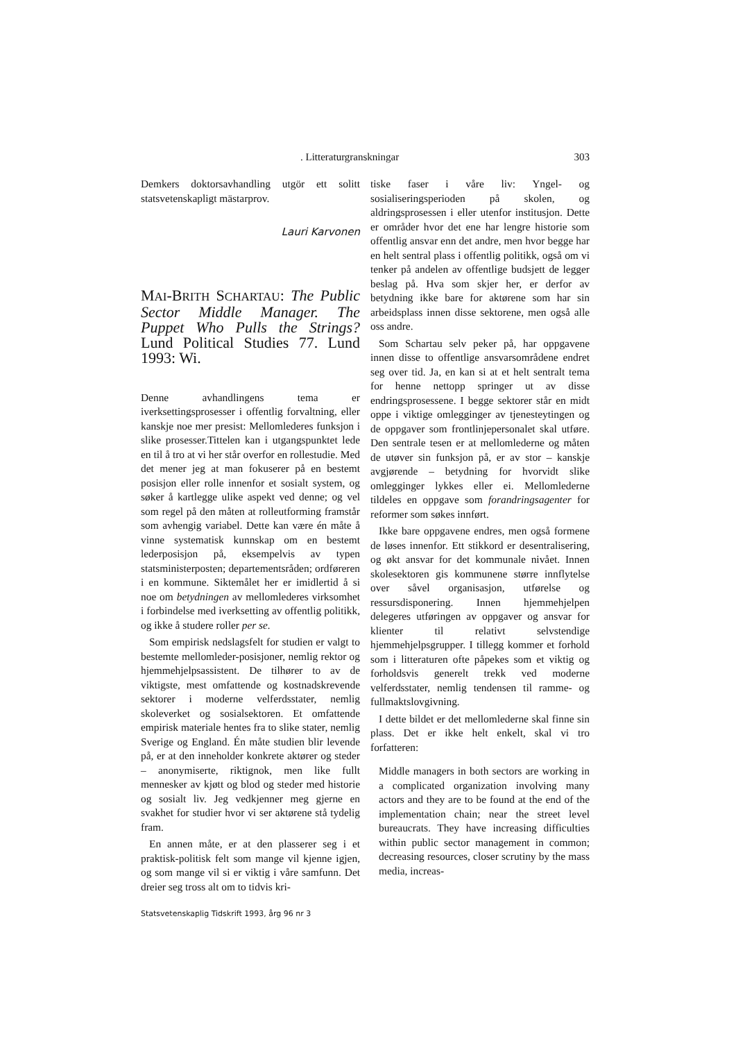. Litteraturgranskningar 303
Demkers doktorsavhandling utgör ett solitt statsvetenskapligt mästarprov.
Lauri Karvonen
MAI-BRITH SCHARTAU: The Public Sector Middle Manager. The Puppet Who Pulls the Strings? Lund Political Studies 77. Lund 1993: Wi.
Denne avhandlingens tema er iverksettingsprosesser i offentlig forvaltning, eller kanskje noe mer presist: Mellomlederes funksjon i slike prosesser.Tittelen kan i utgangspunktet lede en til å tro at vi her står overfor en rollestudie. Med det mener jeg at man fokuserer på en bestemt posisjon eller rolle innenfor et sosialt system, og søker å kartlegge ulike aspekt ved denne; og vel som regel på den måten at rolleutforming framstår som avhengig variabel. Dette kan være én måte å vinne systematisk kunnskap om en bestemt lederposisjon på, eksempelvis av typen statsministerposten; departementsråden; ordføreren i en kommune. Siktemålet her er imidlertid å si noe om betydningen av mellomlederes virksomhet i forbindelse med iverksetting av offentlig politikk, og ikke å studere roller per se.
Som empirisk nedslagsfelt for studien er valgt to bestemte mellomleder-posisjoner, nemlig rektor og hjemmehjelpsassistent. De tilhører to av de viktigste, mest omfattende og kostnadskrevende sektorer i moderne velferdsstater, nemlig skoleverket og sosialsektoren. Et omfattende empirisk materiale hentes fra to slike stater, nemlig Sverige og England. Én måte studien blir levende på, er at den inneholder konkrete aktører og steder – anonymiserte, riktignok, men like fullt mennesker av kjøtt og blod og steder med historie og sosialt liv. Jeg vedkjenner meg gjerne en svakhet for studier hvor vi ser aktørene stå tydelig fram.
En annen måte, er at den plasserer seg i et praktisk-politisk felt som mange vil kjenne igjen, og som mange vil si er viktig i våre samfunn. Det dreier seg tross alt om to tidvis kri-
tiske faser i våre liv: Yngel- og sosialiseringsperioden på skolen, og aldringsprosessen i eller utenfor institusjon. Dette er områder hvor det ene har lengre historie som offentlig ansvar enn det andre, men hvor begge har en helt sentral plass i offentlig politikk, også om vi tenker på andelen av offentlige budsjett de legger beslag på. Hva som skjer her, er derfor av betydning ikke bare for aktørene som har sin arbeidsplass innen disse sektorene, men også alle oss andre.
Som Schartau selv peker på, har oppgavene innen disse to offentlige ansvarsområdene endret seg over tid. Ja, en kan si at et helt sentralt tema for henne nettopp springer ut av disse endringsprosessene. I begge sektorer står en midt oppe i viktige omlegginger av tjenesteytingen og de oppgaver som frontlinjepersonalet skal utføre. Den sentrale tesen er at mellomlederne og måten de utøver sin funksjon på, er av stor – kanskje avgjørende – betydning for hvorvidt slike omlegginger lykkes eller ei. Mellomlederne tildeles en oppgave som forandringsagenter for reformer som søkes innført.
Ikke bare oppgavene endres, men også formene de løses innenfor. Ett stikkord er desentralisering, og økt ansvar for det kommunale nivået. Innen skolesektoren gis kommunene større innflytelse over såvel organisasjon, utførelse og ressursdisponering. Innen hjemmehjelpen delegeres utføringen av oppgaver og ansvar for klienter til relativt selvstendige hjemmehjelpsgrupper. I tillegg kommer et forhold som i litteraturen ofte påpekes som et viktig og forholdsvis generelt trekk ved moderne velferdsstater, nemlig tendensen til ramme- og fullmaktslovgivning.
I dette bildet er det mellomlederne skal finne sin plass. Det er ikke helt enkelt, skal vi tro forfatteren:
Middle managers in both sectors are working in a complicated organization involving many actors and they are to be found at the end of the implementation chain; near the street level bureaucrats. They have increasing difficulties within public sector management in common; decreasing resources, closer scrutiny by the mass media, increas-
Statsvetenskaplig Tidskrift 1993, årg 96 nr 3